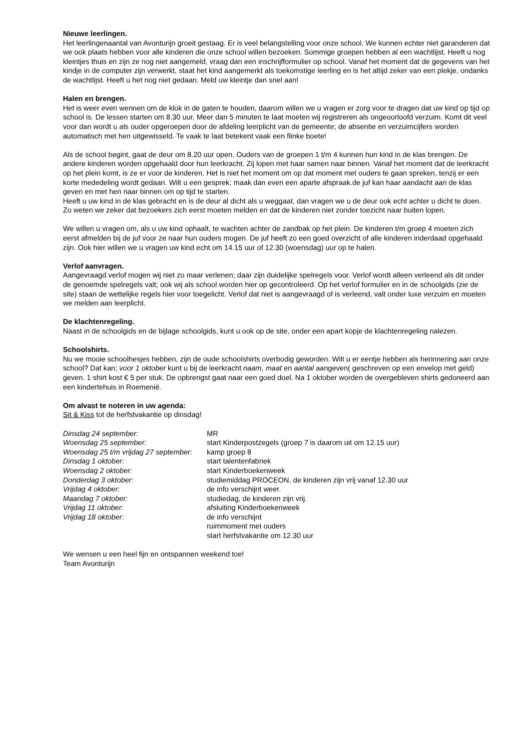Nieuwe leerlingen.
Het leerlingenaantal van Avonturijn groeit gestaag. Er is veel belangstelling voor onze school. We kunnen echter niet garanderen dat we ook plaats hebben voor alle kinderen die onze school willen bezoeken. Sommige groepen hebben al een wachtlijst. Heeft u nog kleintjes thuis en zijn ze nog niet aangemeld, vraag dan een inschrijfformulier op school. Vanaf het moment dat de gegevens van het kindje in de computer zijn verwerkt, staat het kind aangemerkt als toekomstige leerling en is het altijd zeker van een plekje, ondanks de wachtlijst. Heeft u het nog niet gedaan. Meld uw kleintje dan snel aan!
Halen en brengen.
Het is weer even wennen om de klok in de gaten te houden, daarom willen we u vragen er zorg voor te dragen dat uw kind op tijd op school is. De lessen starten om 8.30 uur. Meer dan 5 minuten te laat moeten wij registreren als ongeoorloofd verzuim. Komt dit veel voor dan wordt u als ouder opgeroepen door de afdeling leerplicht van de gemeente; de absentie en verzuimcijfers worden automatisch met hen uitgewisseld. Te vaak te laat betekent vaak een flinke boete!
Als de school begint, gaat de deur om 8.20 uur open. Ouders van de groepen 1 t/m 4 kunnen hun kind in de klas brengen. De andere kinderen worden opgehaald door hun leerkracht. Zij lopen met haar samen naar binnen. Vanaf het moment dat de leerkracht op het plein komt, is ze er voor de kinderen. Het is niet het moment om op dat moment met ouders te gaan spreken, tenzij er een korte mededeling wordt gedaan. Wilt u een gesprek; maak dan even een aparte afspraak.de juf kan haar aandacht aan de klas geven en met hen naar binnen om op tijd te starten.
Heeft u uw kind in de klas gebracht en is de deur al dicht als u weggaat, dan vragen we u de deur ook echt achter u dicht te doen. Zo weten we zeker dat bezoekers zich eerst moeten melden en dat de kinderen niet zonder toezicht naar buiten lopen.
We willen u vragen om, als u uw kind ophaalt, te wachten achter de zandbak op het plein. De kinderen t/m groep 4 moeten zich eerst afmelden bij de juf voor ze naar hun ouders mogen. De juf heeft zo een goed overzicht of alle kinderen inderdaad opgehaald zijn. Ook hier willen we u vragen uw kind echt om 14.15 uur of 12.30 (woensdag) uur op te halen.
Verlof aanvragen.
Aangevraagd verlof mogen wij niet zo maar verlenen; daar zijn duidelijke spelregels voor. Verlof wordt alleen verleend als dit onder de genoemde spelregels valt; ook wij als school worden hier op gecontroleerd. Op het verlof formulier en in de schoolgids (zie de site) staan de wettelijke regels hier voor toegelicht. Verlof dat niet is aangevraagd of is verleend, valt onder luxe verzuim en moeten we melden aan leerplicht.
De klachtenregeling.
Naast in de schoolgids en de bijlage schoolgids, kunt u ook op de site, onder een apart kopje de klachtenregeling nalezen.
Schoolshirts.
Nu we mooie schoolhesjes hebben, zijn de oude schoolshirts overbodig geworden. Wilt u er eentje hebben als herinnering aan onze school? Dat kan; voor 1 oktober kunt u bij de leerkracht naam, maat en aantal aangeven( geschreven op een envelop met geld) geven. 1 shirt kost € 5 per stuk. De opbrengst gaat naar een goed doel. Na 1 oktober worden de overgebleven shirts gedoneerd aan een kindertehuis in Roemenië.
Om alvast te noteren in uw agenda:
Sit & Kiss tot de herfstvakantie op dinsdag!
| Dinsdag 24 september: | MR |
| Woensdag 25 september: | start Kinderpostzegels (groep 7 is daarom uit om 12.15 uur) |
| Woensdag 25 t/m vrijdag 27 september: | kamp groep 8 |
| Dinsdag 1 oktober: | start talentenfabriek |
| Woensdag 2 oktober: | start Kinderboekenweek |
| Donderdag 3 oktober: | studiemiddag PROCEON, de kinderen zijn vrij vanaf 12.30 uur |
| Vrijdag 4 oktober: | de info verschijnt weer. |
| Maandag 7 oktober: | studiedag, de kinderen zijn vrij. |
| Vrijdag 11 oktober: | afsluiting Kinderboekenweek |
| Vrijdag 18 oktober: | de info verschijnt ruimmoment met ouders start herfstvakantie om 12.30 uur |
We wensen u een heel fijn en ontspannen weekend toe!
Team Avonturijn